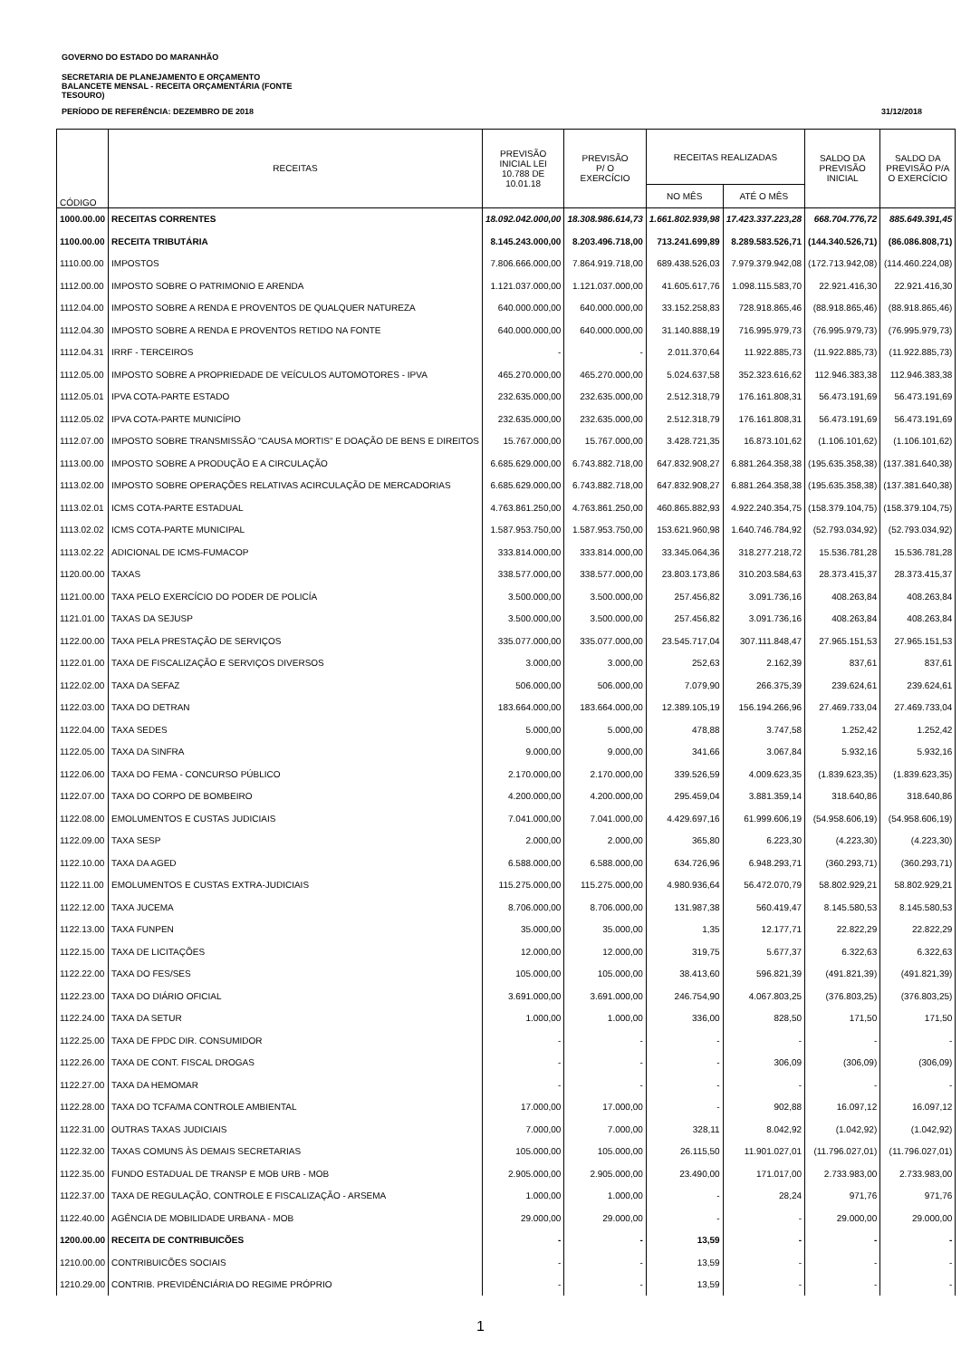GOVERNO DO ESTADO DO MARANHÃO
SECRETARIA DE PLANEJAMENTO E ORÇAMENTO
BALANCETE MENSAL - RECEITA ORÇAMENTÁRIA (FONTE
TESOURO)
PERÍODO DE REFERÊNCIA: DEZEMBRO DE 2018 31/12/2018
| CÓDIGO | RECEITAS | PREVISÃO INICIAL LEI 10.788 DE 10.01.18 | PREVISÃO P/ O EXERCÍCIO | RECEITAS REALIZADAS | | SALDO DA PREVISÃO INICIAL | SALDO DA PREVISÃO P/A O EXERCÍCIO |
| --- | --- | --- | --- | --- | --- | --- | --- |
| | | | | NO MÊS | ATÉ O MÊS | | |
| 1000.00.00 | RECEITAS CORRENTES | 18.092.042.000,00 | 18.308.986.614,73 | 1.661.802.939,98 | 17.423.337.223,28 | 668.704.776,72 | 885.649.391,45 |
| 1100.00.00 | RECEITA TRIBUTÁRIA | 8.145.243.000,00 | 8.203.496.718,00 | 713.241.699,89 | 8.289.583.526,71 | (144.340.526,71) | (86.086.808,71) |
| 1110.00.00 | IMPOSTOS | 7.806.666.000,00 | 7.864.919.718,00 | 689.438.526,03 | 7.979.379.942,08 | (172.713.942,08) | (114.460.224,08) |
| 1112.00.00 | IMPOSTO SOBRE O PATRIMONIO E ARENDA | 1.121.037.000,00 | 1.121.037.000,00 | 41.605.617,76 | 1.098.115.583,70 | 22.921.416,30 | 22.921.416,30 |
| 1112.04.00 | IMPOSTO SOBRE A RENDA E PROVENTOS DE QUALQUER NATUREZA | 640.000.000,00 | 640.000.000,00 | 33.152.258,83 | 728.918.865,46 | (88.918.865,46) | (88.918.865,46) |
| 1112.04.30 | IMPOSTO SOBRE A RENDA E PROVENTOS RETIDO NA FONTE | 640.000.000,00 | 640.000.000,00 | 31.140.888,19 | 716.995.979,73 | (76.995.979,73) | (76.995.979,73) |
| 1112.04.31 | IRRF - TERCEIROS | - | - | 2.011.370,64 | 11.922.885,73 | (11.922.885,73) | (11.922.885,73) |
| 1112.05.00 | IMPOSTO SOBRE A PROPRIEDADE DE VEÍCULOS AUTOMOTORES - IPVA | 465.270.000,00 | 465.270.000,00 | 5.024.637,58 | 352.323.616,62 | 112.946.383,38 | 112.946.383,38 |
| 1112.05.01 | IPVA COTA-PARTE ESTADO | 232.635.000,00 | 232.635.000,00 | 2.512.318,79 | 176.161.808,31 | 56.473.191,69 | 56.473.191,69 |
| 1112.05.02 | IPVA COTA-PARTE MUNICÍPIO | 232.635.000,00 | 232.635.000,00 | 2.512.318,79 | 176.161.808,31 | 56.473.191,69 | 56.473.191,69 |
| 1112.07.00 | IMPOSTO SOBRE TRANSMISSÃO "CAUSA MORTIS" E DOAÇÃO DE BENS E DIREITOS | 15.767.000,00 | 15.767.000,00 | 3.428.721,35 | 16.873.101,62 | (1.106.101,62) | (1.106.101,62) |
| 1113.00.00 | IMPOSTO SOBRE A PRODUÇÃO E A CIRCULAÇÃO | 6.685.629.000,00 | 6.743.882.718,00 | 647.832.908,27 | 6.881.264.358,38 | (195.635.358,38) | (137.381.640,38) |
| 1113.02.00 | IMPOSTO SOBRE OPERAÇÕES RELATIVAS ACIRCULAÇÃO DE MERCADORIAS | 6.685.629.000,00 | 6.743.882.718,00 | 647.832.908,27 | 6.881.264.358,38 | (195.635.358,38) | (137.381.640,38) |
| 1113.02.01 | ICMS COTA-PARTE ESTADUAL | 4.763.861.250,00 | 4.763.861.250,00 | 460.865.882,93 | 4.922.240.354,75 | (158.379.104,75) | (158.379.104,75) |
| 1113.02.02 | ICMS COTA-PARTE MUNICIPAL | 1.587.953.750,00 | 1.587.953.750,00 | 153.621.960,98 | 1.640.746.784,92 | (52.793.034,92) | (52.793.034,92) |
| 1113.02.22 | ADICIONAL DE ICMS-FUMACOP | 333.814.000,00 | 333.814.000,00 | 33.345.064,36 | 318.277.218,72 | 15.536.781,28 | 15.536.781,28 |
| 1120.00.00 | TAXAS | 338.577.000,00 | 338.577.000,00 | 23.803.173,86 | 310.203.584,63 | 28.373.415,37 | 28.373.415,37 |
| 1121.00.00 | TAXA PELO EXERCÍCIO DO PODER DE POLICÍA | 3.500.000,00 | 3.500.000,00 | 257.456,82 | 3.091.736,16 | 408.263,84 | 408.263,84 |
| 1121.01.00 | TAXAS DA SEJUSP | 3.500.000,00 | 3.500.000,00 | 257.456,82 | 3.091.736,16 | 408.263,84 | 408.263,84 |
| 1122.00.00 | TAXA PELA PRESTAÇÃO DE SERVIÇOS | 335.077.000,00 | 335.077.000,00 | 23.545.717,04 | 307.111.848,47 | 27.965.151,53 | 27.965.151,53 |
| 1122.01.00 | TAXA DE FISCALIZAÇÃO E SERVIÇOS DIVERSOS | 3.000,00 | 3.000,00 | 252,63 | 2.162,39 | 837,61 | 837,61 |
| 1122.02.00 | TAXA DA SEFAZ | 506.000,00 | 506.000,00 | 7.079,90 | 266.375,39 | 239.624,61 | 239.624,61 |
| 1122.03.00 | TAXA DO DETRAN | 183.664.000,00 | 183.664.000,00 | 12.389.105,19 | 156.194.266,96 | 27.469.733,04 | 27.469.733,04 |
| 1122.04.00 | TAXA SEDES | 5.000,00 | 5.000,00 | 478,88 | 3.747,58 | 1.252,42 | 1.252,42 |
| 1122.05.00 | TAXA DA SINFRA | 9.000,00 | 9.000,00 | 341,66 | 3.067,84 | 5.932,16 | 5.932,16 |
| 1122.06.00 | TAXA DO FEMA - CONCURSO PÚBLICO | 2.170.000,00 | 2.170.000,00 | 339.526,59 | 4.009.623,35 | (1.839.623,35) | (1.839.623,35) |
| 1122.07.00 | TAXA DO CORPO DE BOMBEIRO | 4.200.000,00 | 4.200.000,00 | 295.459,04 | 3.881.359,14 | 318.640,86 | 318.640,86 |
| 1122.08.00 | EMOLUMENTOS E CUSTAS JUDICIAIS | 7.041.000,00 | 7.041.000,00 | 4.429.697,16 | 61.999.606,19 | (54.958.606,19) | (54.958.606,19) |
| 1122.09.00 | TAXA SESP | 2.000,00 | 2.000,00 | 365,80 | 6.223,30 | (4.223,30) | (4.223,30) |
| 1122.10.00 | TAXA DA AGED | 6.588.000,00 | 6.588.000,00 | 634.726,96 | 6.948.293,71 | (360.293,71) | (360.293,71) |
| 1122.11.00 | EMOLUMENTOS E CUSTAS EXTRA-JUDICIAIS | 115.275.000,00 | 115.275.000,00 | 4.980.936,64 | 56.472.070,79 | 58.802.929,21 | 58.802.929,21 |
| 1122.12.00 | TAXA JUCEMA | 8.706.000,00 | 8.706.000,00 | 131.987,38 | 560.419,47 | 8.145.580,53 | 8.145.580,53 |
| 1122.13.00 | TAXA FUNPEN | 35.000,00 | 35.000,00 | 1,35 | 12.177,71 | 22.822,29 | 22.822,29 |
| 1122.15.00 | TAXA DE LICITAÇÕES | 12.000,00 | 12.000,00 | 319,75 | 5.677,37 | 6.322,63 | 6.322,63 |
| 1122.22.00 | TAXA DO FES/SES | 105.000,00 | 105.000,00 | 38.413,60 | 596.821,39 | (491.821,39) | (491.821,39) |
| 1122.23.00 | TAXA DO DIÁRIO OFICIAL | 3.691.000,00 | 3.691.000,00 | 246.754,90 | 4.067.803,25 | (376.803,25) | (376.803,25) |
| 1122.24.00 | TAXA DA SETUR | 1.000,00 | 1.000,00 | 336,00 | 828,50 | 171,50 | 171,50 |
| 1122.25.00 | TAXA DE FPDC DIR. CONSUMIDOR | - | - | - | - | - | - |
| 1122.26.00 | TAXA DE CONT. FISCAL DROGAS | - | - | - | 306,09 | (306,09) | (306,09) |
| 1122.27.00 | TAXA DA HEMOMAR | - | - | - | - | - | - |
| 1122.28.00 | TAXA DO TCFA/MA CONTROLE AMBIENTAL | 17.000,00 | 17.000,00 | - | 902,88 | 16.097,12 | 16.097,12 |
| 1122.31.00 | OUTRAS TAXAS JUDICIAIS | 7.000,00 | 7.000,00 | 328,11 | 8.042,92 | (1.042,92) | (1.042,92) |
| 1122.32.00 | TAXAS COMUNS ÀS DEMAIS SECRETARIAS | 105.000,00 | 105.000,00 | 26.115,50 | 11.901.027,01 | (11.796.027,01) | (11.796.027,01) |
| 1122.35.00 | FUNDO ESTADUAL DE TRANSP E MOB URB - MOB | 2.905.000,00 | 2.905.000,00 | 23.490,00 | 171.017,00 | 2.733.983,00 | 2.733.983,00 |
| 1122.37.00 | TAXA DE REGULAÇÃO, CONTROLE E FISCALIZAÇÃO - ARSEMA | 1.000,00 | 1.000,00 | - | 28,24 | 971,76 | 971,76 |
| 1122.40.00 | AGÊNCIA DE MOBILIDADE URBANA - MOB | 29.000,00 | 29.000,00 | - | - | 29.000,00 | 29.000,00 |
| 1200.00.00 | RECEITA DE CONTRIBUICÕES | - | - | 13,59 | - | - | - |
| 1210.00.00 | CONTRIBUICÕES SOCIAIS | - | - | 13,59 | - | - | - |
| 1210.29.00 | CONTRIB. PREVIDÊNCIÁRIA DO REGIME PRÓPRIO | - | - | 13,59 | - | - | - |
1